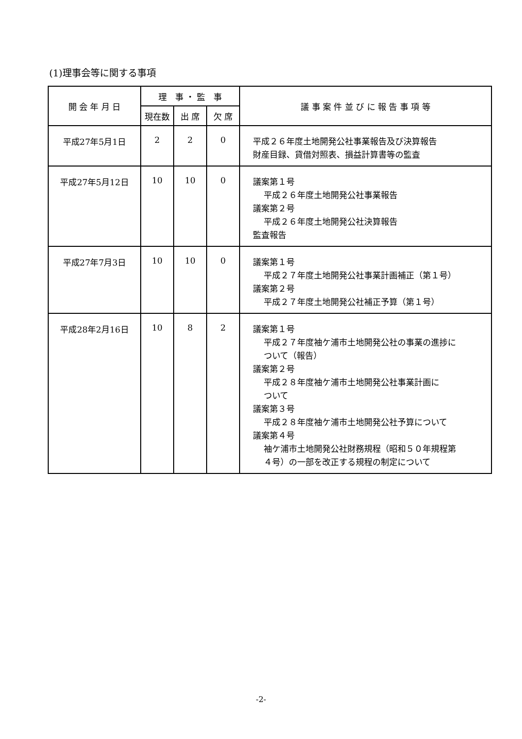(1)理事会等に関する事項
| 開 会 年 月 日 | 理 事 ・ 監 事 | | | 議 事 案 件 並 び に 報 告 事 項 等 |
| --- | --- | --- | --- | --- |
| | 現在数 | 出 席 | 欠 席 | |
| 平成27年5月1日 | 2 | 2 | 0 | 平成２６年度土地開発公社事業報告及び決算報告 財産目録、貸借対照表、損益計算書等の監査 |
| 平成27年5月12日 | 10 | 10 | 0 | 議案第１号 平成２６年度土地開発公社事業報告 議案第２号 平成２６年度土地開発公社決算報告 監査報告 |
| 平成27年7月3日 | 10 | 10 | 0 | 議案第１号 平成２７年度土地開発公社事業計画補正（第１号） 議案第２号 平成２７年度土地開発公社補正予算（第１号） |
| 平成28年2月16日 | 10 | 8 | 2 | 議案第１号 平成２７年度袖ケ浦市土地開発公社の事業の進捗に ついて（報告） 議案第２号 平成２８年度袖ケ浦市土地開発公社事業計画に ついて 議案第３号 平成２８年度袖ケ浦市土地開発公社予算について 議案第４号 袖ケ浦市土地開発公社財務規程（昭和５０年規程第 ４号）の一部を改正する規程の制定について |
-2-